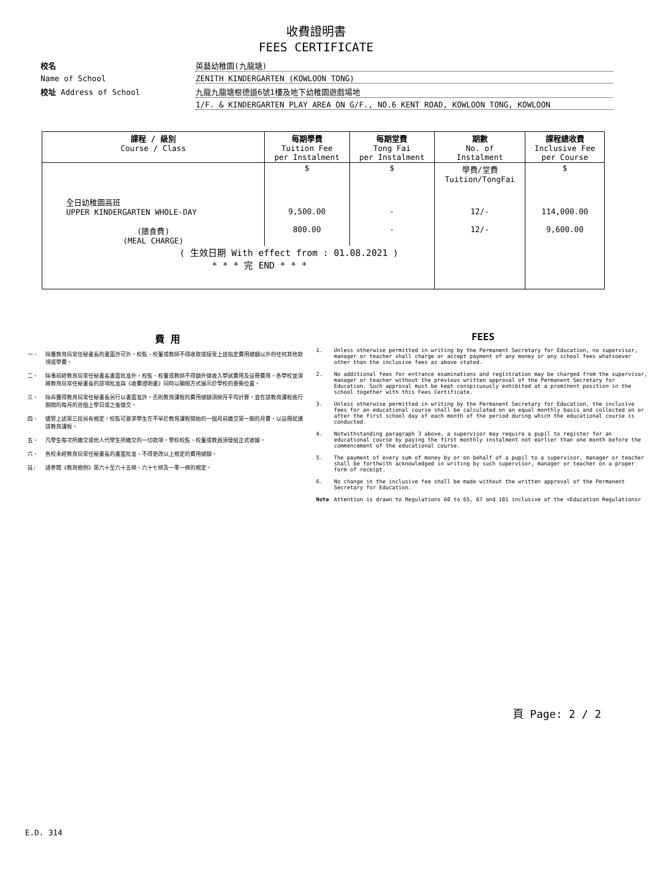收費證明書
FEES CERTIFICATE
校名
英藝幼稚園(九龍塘)
Name of School
ZENITH KINDERGARTEN (KOWLOON TONG)
校址 Address of School
九龍九龍塘根德道6號1樓及地下幼稚園遊戲場地
1/F. & KINDERGARTEN PLAY AREA ON G/F., NO.6 KENT ROAD, KOWLOON TONG, KOWLOON
| 課程 / 級別 Course / Class | 每期學費 Tuition Fee per Instalment | 每期堂費 Tong Fai per Instalment | 期數 No. of Instalment | 課程總收費 Inclusive Fee per Course |
| --- | --- | --- | --- | --- |
| | $ | $ | 學費/堂費 Tuition/TongFai | $ |
| 全日幼稚園高班 UPPER KINDERGARTEN WHOLE-DAY | 9,500.00 | - | 12/- | 114,000.00 |
| (膳食費) (MEAL CHARGE) | 800.00 | - | 12/- | 9,600.00 |
| ( 生效日期 With effect from : 01.08.2021 ) * * * 完 END * * * | | | | |
費 用
一、 除獲教育局常任秘書長的書面許可外，校監、校董或教師不得收取或接受上述指定費用總額以外的任何其他款項或學費。
二、 除事前經教育局常任秘書長書面批准外，校監、校董或教師不得額外徵收入學試費用及註冊費用。各學校並須將教育局常任秘書長的該項批准與《收費證明書》同時以顯眼方式展示於學校的要衝位置。
三、 除非獲得教育局常任秘書長另行以書面准許，否則教育課程的費用總額須按月平均計算，並在該教育課程進行期間的每月的首個上學日或之後徵交。
四、 儘管上述第三段另有規定，校監可要求學生在不早於教育課程開始的一個月前繳交第一期的月費，以註冊就讀該教育課程。
五、 凡學生每次所繳交或他人代學生所繳交的一切款項，學校校監、校董或教員須發給正式收據。
六、 各校未經教育局常任秘書長的書面批准，不得更改以上規定的費用總額。
註: 請參閱《教育規例》第六十至六十五條、六十七條及一零一條的規定。
FEES
1. Unless otherwise permitted in writing by the Permanent Secretary for Education, no supervisor, manager or teacher shall charge or accept payment of any money or any school fees whatsoever other than the inclusive fees as above stated.
2. No additional fees for entrance examinations and registration may be charged from the supervisor, manager or teacher without the previous written approval of the Permanent Secretary for Education. Such approval must be kept conspicuously exhibited at a prominent position in the school together with this Fees Certificate.
3. Unless otherwise permitted in writing by the Permanent Secretary for Education, the inclusive fees for an educational course shall be calculated on an equal monthly basis and collected on or after the first school day of each month of the period during which the educational course is conducted.
4. Notwithstanding paragraph 3 above, a supervisor may require a pupil to register for an educational course by paying the first monthly instalment not earlier than one month before the commencement of the educational course.
5. The payment of every sum of money by or on behalf of a pupil to a supervisor, manager or teacher shall be forthwith acknowledged in writing by such supervisor, manager or teacher on a proper form of receipt.
6. No change in the inclusive fee shall be made without the written approval of the Permanent Secretary for Education.
Note Attention is drawn to Regulations 60 to 65, 67 and 101 inclusive of the <Education Regulations>
頁 Page: 2 / 2
E.D. 314